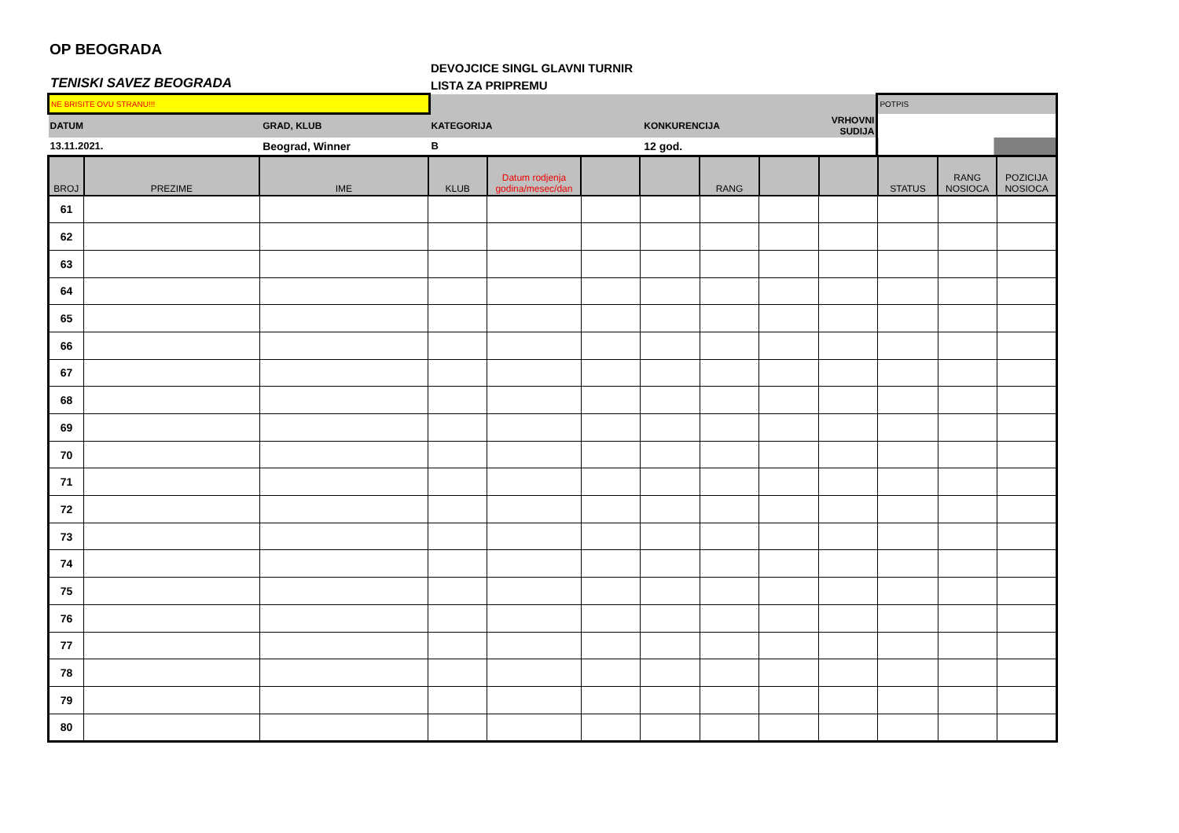OP BEOGRADA
TENISKI SAVEZ BEOGRADA
DEVOJCICE SINGL GLAVNI TURNIR
LISTA ZA PRIPREMU
| NE BRISITE OVU STRANU!!! | | | | | POTPIS |
| DATUM | GRAD, KLUB | KATEGORIJA | KONKURENCIJA | VRHOVNI SUDIJA | |
| 13.11.2021. | Beograd, Winner | B | 12 god. | | |
| BROJ | PREZIME | IME | KLUB | Datum rodjenja godina/mesec/dan | | | RANG | | | STATUS | RANG NOSIOCA | POZICIJA NOSIOCA |
| --- | --- | --- | --- | --- | --- | --- | --- | --- | --- | --- | --- | --- |
| 61 | | | | | | | | | | | | |
| 62 | | | | | | | | | | | | |
| 63 | | | | | | | | | | | | |
| 64 | | | | | | | | | | | | |
| 65 | | | | | | | | | | | | |
| 66 | | | | | | | | | | | | |
| 67 | | | | | | | | | | | | |
| 68 | | | | | | | | | | | | |
| 69 | | | | | | | | | | | | |
| 70 | | | | | | | | | | | | |
| 71 | | | | | | | | | | | | |
| 72 | | | | | | | | | | | | |
| 73 | | | | | | | | | | | | |
| 74 | | | | | | | | | | | | |
| 75 | | | | | | | | | | | | |
| 76 | | | | | | | | | | | | |
| 77 | | | | | | | | | | | | |
| 78 | | | | | | | | | | | | |
| 79 | | | | | | | | | | | | |
| 80 | | | | | | | | | | | | |